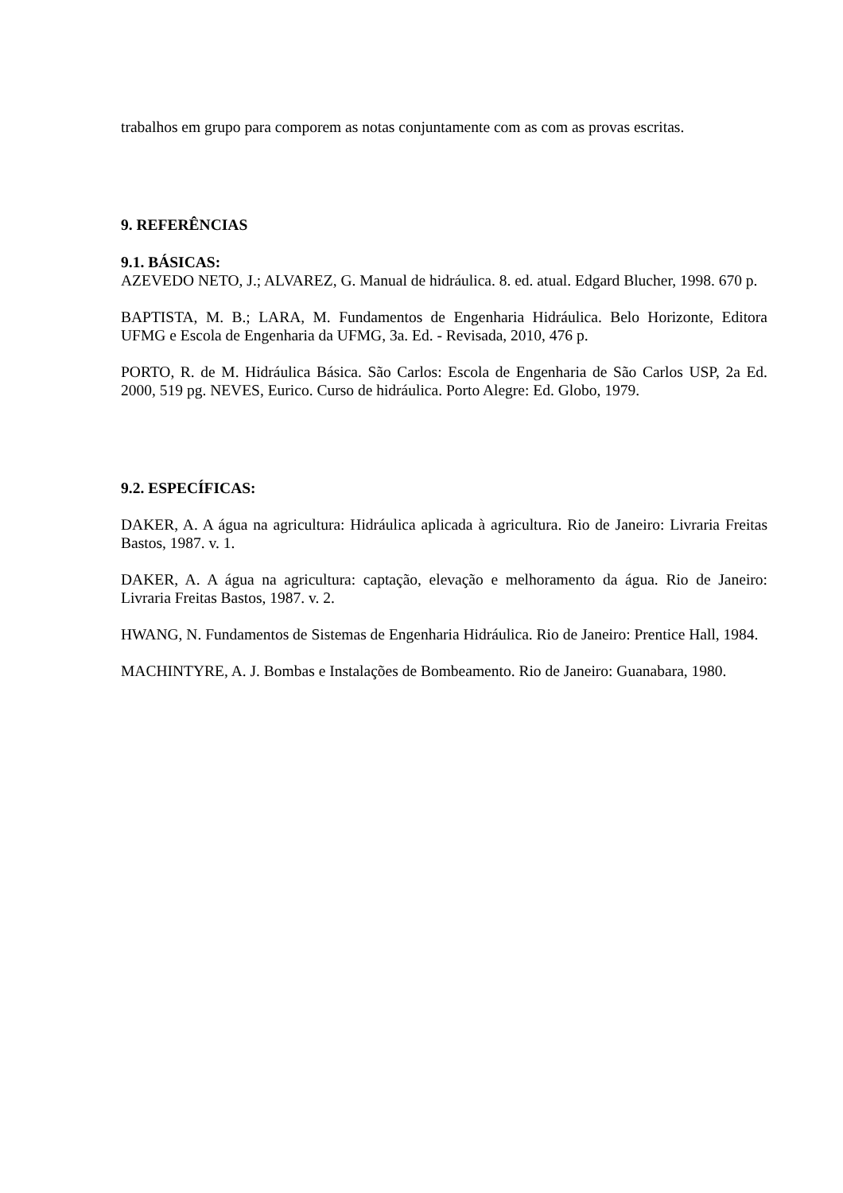trabalhos em grupo para comporem as notas conjuntamente com as com as provas escritas.
9. REFERÊNCIAS
9.1. BÁSICAS:
AZEVEDO NETO, J.; ALVAREZ, G. Manual de hidráulica. 8. ed. atual. Edgard Blucher, 1998. 670 p.
BAPTISTA, M. B.; LARA, M. Fundamentos de Engenharia Hidráulica. Belo Horizonte, Editora UFMG e Escola de Engenharia da UFMG, 3a. Ed. - Revisada, 2010, 476 p.
PORTO, R. de M. Hidráulica Básica. São Carlos: Escola de Engenharia de São Carlos USP, 2a Ed. 2000, 519 pg. NEVES, Eurico. Curso de hidráulica. Porto Alegre: Ed. Globo, 1979.
9.2. ESPECÍFICAS:
DAKER, A. A água na agricultura: Hidráulica aplicada à agricultura. Rio de Janeiro: Livraria Freitas Bastos, 1987. v. 1.
DAKER, A. A água na agricultura: captação, elevação e melhoramento da água. Rio de Janeiro: Livraria Freitas Bastos, 1987. v. 2.
HWANG, N. Fundamentos de Sistemas de Engenharia Hidráulica. Rio de Janeiro: Prentice Hall, 1984.
MACHINTYRE, A. J. Bombas e Instalações de Bombeamento. Rio de Janeiro: Guanabara, 1980.